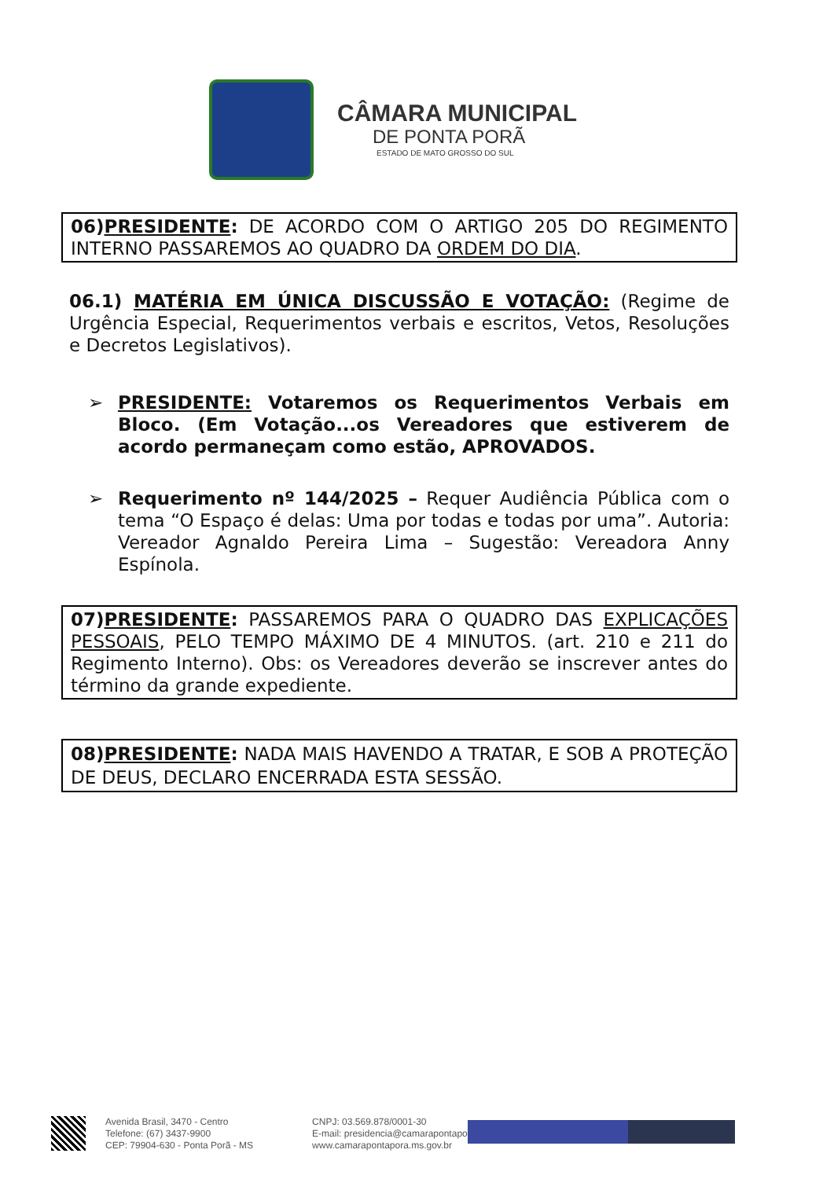CÂMARA MUNICIPAL
DE PONTA PORÃ
ESTADO DE MATO GROSSO DO SUL
06)PRESIDENTE: DE ACORDO COM O ARTIGO 205 DO REGIMENTO INTERNO PASSAREMOS AO QUADRO DA ORDEM DO DIA.
06.1) MATÉRIA EM ÚNICA DISCUSSÃO E VOTAÇÃO: (Regime de Urgência Especial, Requerimentos verbais e escritos, Vetos, Resoluções e Decretos Legislativos).
➢ PRESIDENTE: Votaremos os Requerimentos Verbais em Bloco. (Em Votação...os Vereadores que estiverem de acordo permaneçam como estão, APROVADOS.
➢ Requerimento nº 144/2025 – Requer Audiência Pública com o tema “O Espaço é delas: Uma por todas e todas por uma”. Autoria: Vereador Agnaldo Pereira Lima – Sugestão: Vereadora Anny Espínola.
07)PRESIDENTE: PASSAREMOS PARA O QUADRO DAS EXPLICAÇÕES PESSOAIS, PELO TEMPO MÁXIMO DE 4 MINUTOS. (art. 210 e 211 do Regimento Interno). Obs: os Vereadores deverão se inscrever antes do término da grande expediente.
08)PRESIDENTE: NADA MAIS HAVENDO A TRATAR, E SOB A PROTEÇÃO DE DEUS, DECLARO ENCERRADA ESTA SESSÃO.
Avenida Brasil, 3470 - Centro
Telefone: (67) 3437-9900
CEP: 79904-630 - Ponta Porã - MS
CNPJ: 03.569.878/0001-30
E-mail: presidencia@camarapontapora.ms.gov.br
www.camarapontapora.ms.gov.br